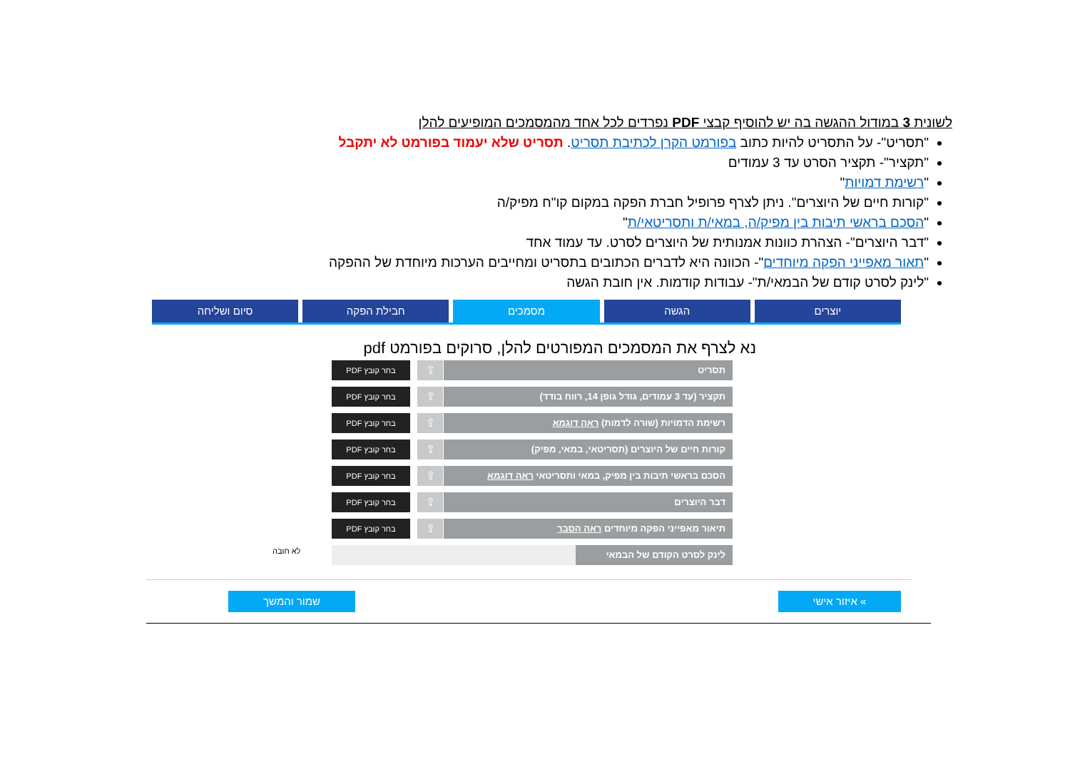לשונית 3 במודול ההגשה בה יש להוסיף קבצי PDF נפרדים לכל אחד מהמסמכים המופיעים להלן
"תסריט"- על התסריט להיות כתוב בפורמט הקרן לכתיבת תסריט. תסריט שלא יעמוד בפורמט לא יתקבל
"תקציר"- תקציר הסרט עד 3 עמודים
"רשימת דמויות"
"קורות חיים של היוצרים". ניתן לצרף פרופיל חברת הפקה במקום קו"ח מפיק/ה
"הסכם בראשי תיבות בין מפיק/ה, במאי/ת ותסריטאי/ת"
"דבר היוצרים"- הצהרת כוונות אמנותית של היוצרים לסרט. עד עמוד אחד
"תאור מאפייני הפקה מיוחדים"- הכוונה היא לדברים הכתובים בתסריט ומחייבים הערכות מיוחדת של ההפקה
"לינק לסרט קודם של הבמאי/ת"- עבודות קודמות. אין חובת הגשה
יוצרים הגשה מסמכים חבילת הפקה סיום ושליחה
נא לצרף את המסמכים המפורטים להלן, סרוקים בפורמט pdf
תסריט
⇪
בחר קובץ PDF
תקציר (עד 3 עמודים, גודל גופן 14, רווח בודד)
⇪
בחר קובץ PDF
רשימת הדמויות (שורה לדמות) ראה דוגמא
⇪
בחר קובץ PDF
קורות חיים של היוצרים (תסריטאי, במאי, מפיק)
⇪
בחר קובץ PDF
הסכם בראשי תיבות בין מפיק, במאי ותסריטאי ראה דוגמא
⇪
בחר קובץ PDF
דבר היוצרים
⇪
בחר קובץ PDF
תיאור מאפייני הפקה מיוחדים ראה הסבר
⇪
בחר קובץ PDF
לינק לסרט הקודם של הבמאי
לא חובה
» איזור אישי
שמור והמשך